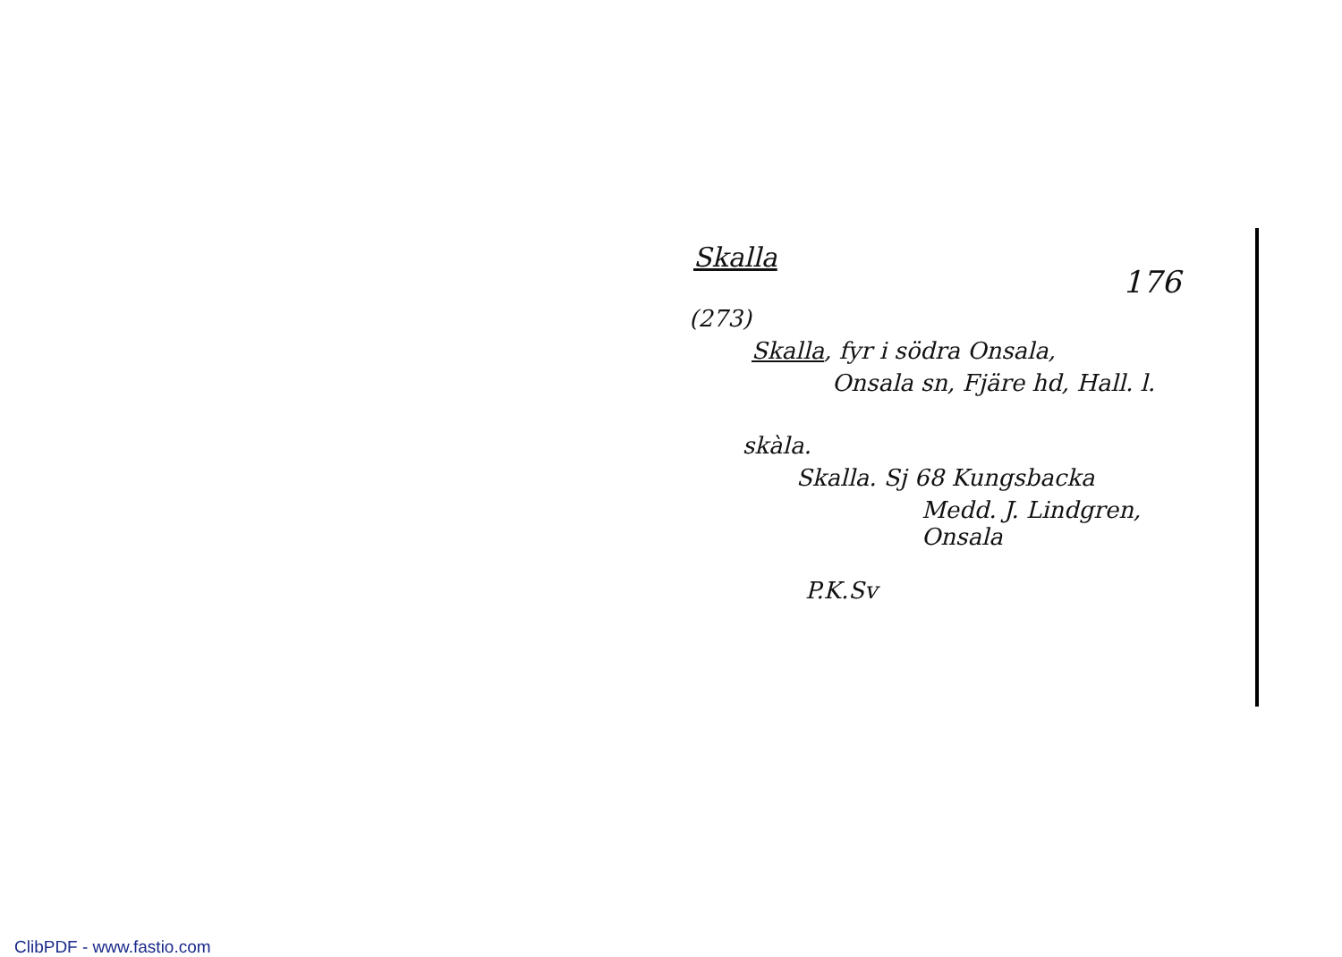Skalla
176
(273)
Skalla, fyr i södra Onsala,
Onsala sn, Fjäre hd, Hall. l.
skàla.
Skalla. Sj 68 Kungsbacka
Medd. J. Lindgren, Onsala
P.K.Sv
ClibPDF - www.fastio.com